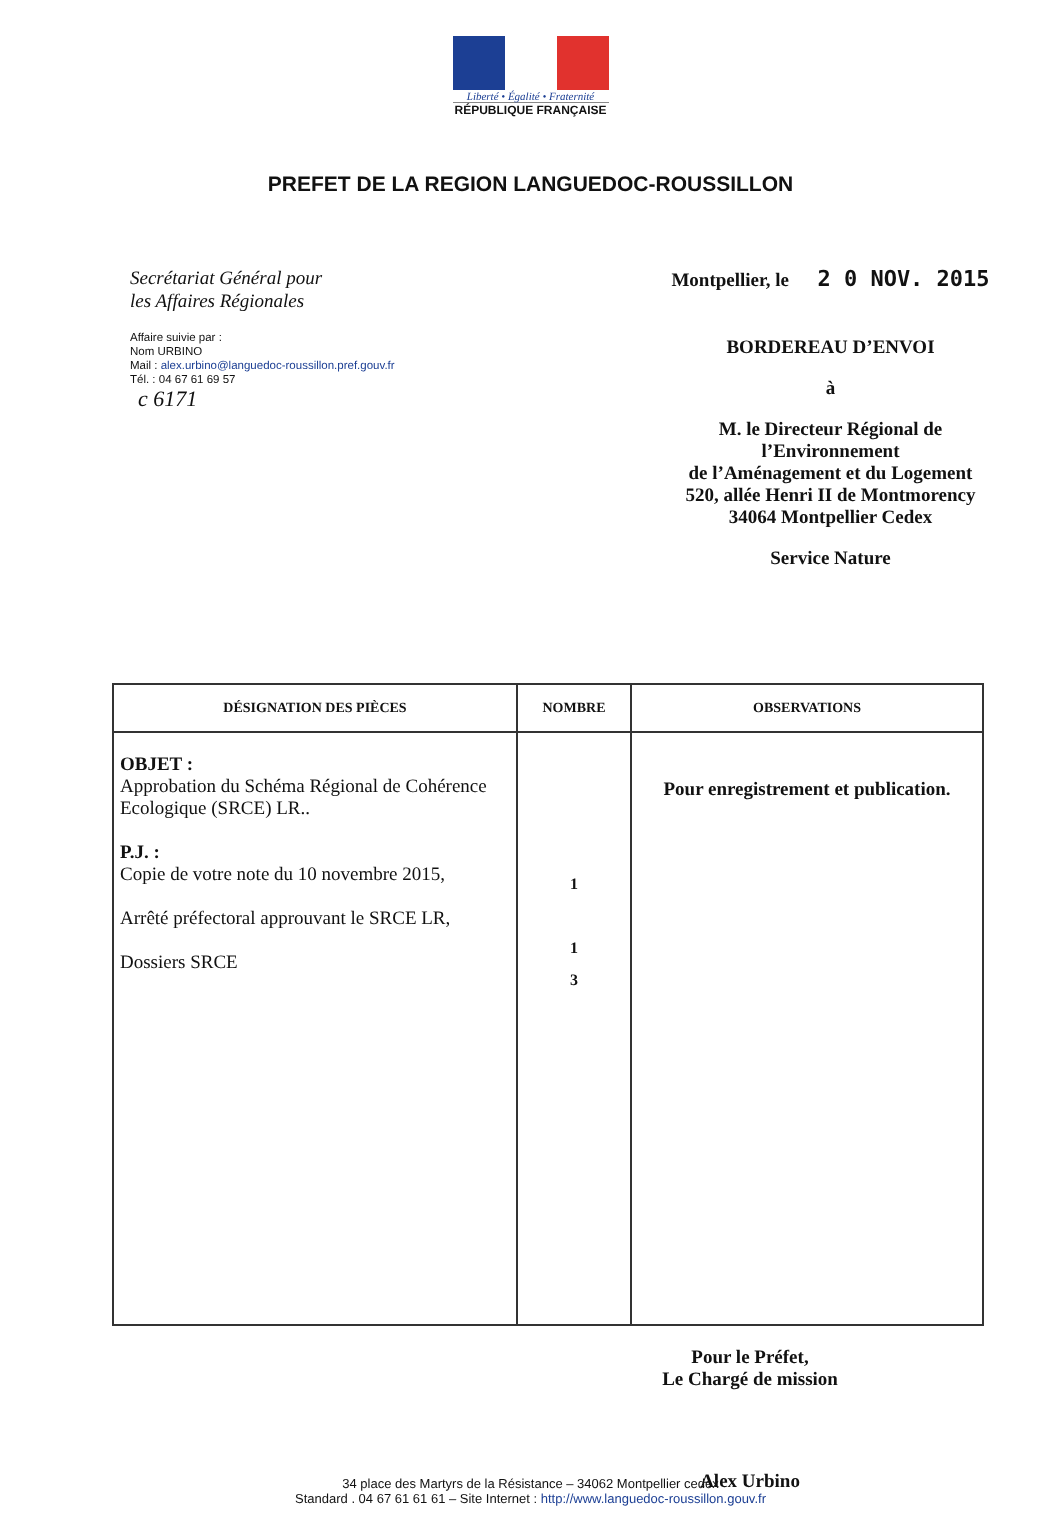Liberté • Égalité • Fraternité
RÉPUBLIQUE FRANÇAISE
PREFET DE LA REGION LANGUEDOC-ROUSSILLON
Secrétariat Général pour
les Affaires Régionales
Affaire suivie par :
Nom URBINO
Mail : alex.urbino@languedoc-roussillon.pref.gouv.fr
Tél. : 04 67 61 69 57
c 6171
Montpellier, le 2 0 NOV. 2015
BORDEREAU D’ENVOI
à
M. le Directeur Régional de
l’Environnement
de l’Aménagement et du Logement
520, allée Henri II de Montmorency
34064 Montpellier Cedex
Service Nature
| DÉSIGNATION DES PIÈCES | NOMBRE | OBSERVATIONS |
| --- | --- | --- |
| OBJET : Approbation du Schéma Régional de Cohérence Ecologique (SRCE) LR.. P.J. : Copie de votre note du 10 novembre 2015, Arrêté préfectoral approuvant le SRCE LR, Dossiers SRCE | 1 1 3 | Pour enregistrement et publication. |
Pour le Préfet,
Le Chargé de mission
Alex Urbino
34 place des Martyrs de la Résistance – 34062 Montpellier cedex
Standard . 04 67 61 61 61 – Site Internet : http://www.languedoc-roussillon.gouv.fr